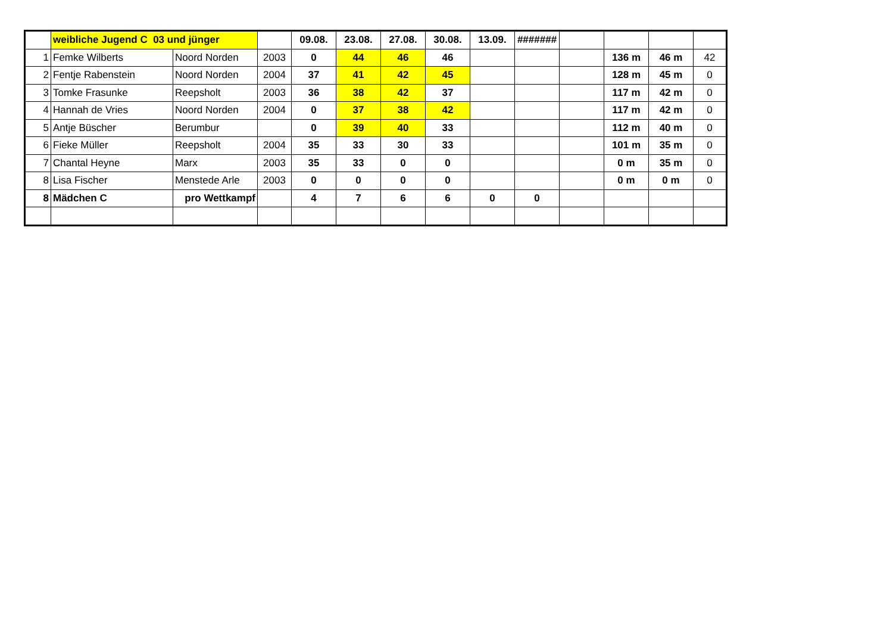| | weibliche Jugend C 03 und jünger | | | 09.08. | 23.08. | 27.08. | 30.08. | 13.09. | ####### | | | | |
| 1 | Femke Wilberts | Noord Norden | 2003 | 0 | 44 | 46 | 46 | | | | 136 m | 46 m | 42 |
| 2 | Fentje Rabenstein | Noord Norden | 2004 | 37 | 41 | 42 | 45 | | | | 128 m | 45 m | 0 |
| 3 | Tomke Frasunke | Reepsholt | 2003 | 36 | 38 | 42 | 37 | | | | 117 m | 42 m | 0 |
| 4 | Hannah de Vries | Noord Norden | 2004 | 0 | 37 | 38 | 42 | | | | 117 m | 42 m | 0 |
| 5 | Antje Büscher | Berumbur | | 0 | 39 | 40 | 33 | | | | 112 m | 40 m | 0 |
| 6 | Fieke Müller | Reepsholt | 2004 | 35 | 33 | 30 | 33 | | | | 101 m | 35 m | 0 |
| 7 | Chantal Heyne | Marx | 2003 | 35 | 33 | 0 | 0 | | | | 0 m | 35 m | 0 |
| 8 | Lisa Fischer | Menstede Arle | 2003 | 0 | 0 | 0 | 0 | | | | 0 m | 0 m | 0 |
| 8 | Mädchen C | pro Wettkampf | | 4 | 7 | 6 | 6 | 0 | 0 | | | | |